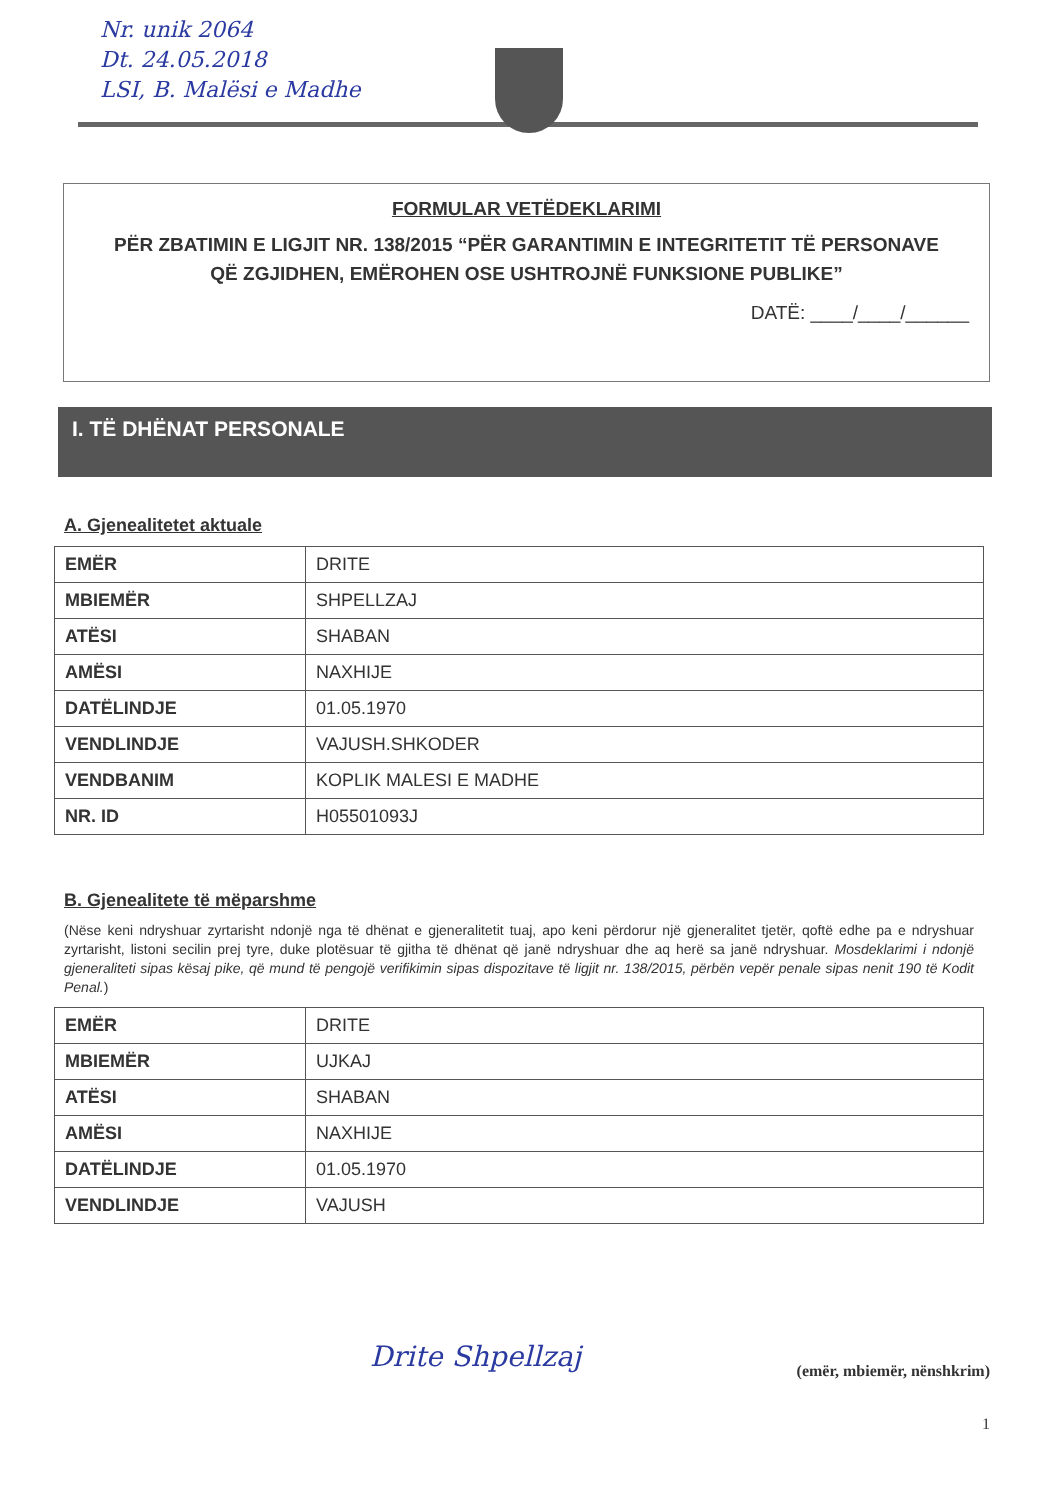Nr. unik 2064
Dt. 24.05.2018
LSI, B. Malësi e Madhe
FORMULAR VETËDEKLARIMI
PËR ZBATIMIN E LIGJIT NR. 138/2015 “PËR GARANTIMIN E INTEGRITETIT TË PERSONAVE QË ZGJIDHEN, EMËROHEN OSE USHTROJNË FUNKSIONE PUBLIKE”
DATË: ____/____/______
I. TË DHËNAT PERSONALE
A. Gjenealitetet aktuale
| EMËR | DRITE |
| MBIEMËR | SHPELLZAJ |
| ATËSI | SHABAN |
| AMËSI | NAXHIJE |
| DATËLINDJE | 01.05.1970 |
| VENDLINDJE | VAJUSH.SHKODER |
| VENDBANIM | KOPLIK MALESI E MADHE |
| NR. ID | H05501093J |
B. Gjenealitete të mëparshme
(Nëse keni ndryshuar zyrtarisht ndonjë nga të dhënat e gjeneralitetit tuaj, apo keni përdorur një gjeneralitet tjetër, qoftë edhe pa e ndryshuar zyrtarisht, listoni secilin prej tyre, duke plotësuar të gjitha të dhënat që janë ndryshuar dhe aq herë sa janë ndryshuar. Mosdeklarimi i ndonjë gjeneraliteti sipas kësaj pike, që mund të pengojë verifikimin sipas dispozitave të ligjit nr. 138/2015, përbën vepër penale sipas nenit 190 të Kodit Penal.)
| EMËR | DRITE |
| MBIEMËR | UJKAJ |
| ATËSI | SHABAN |
| AMËSI | NAXHIJE |
| DATËLINDJE | 01.05.1970 |
| VENDLINDJE | VAJUSH |
Drite Shpellzaj (emër, mbiemër, nënshkrim)
1